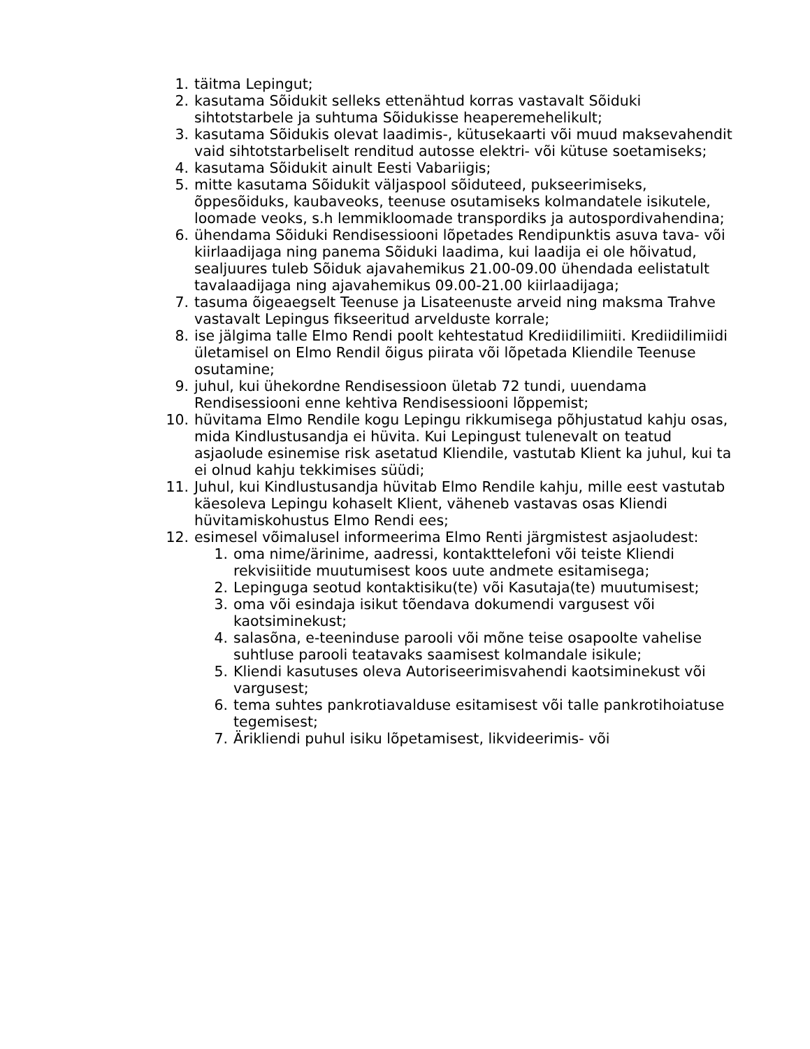1. täitma Lepingut;
2. kasutama Sõidukit selleks ettenähtud korras vastavalt Sõiduki sihtotstarbele ja suhtuma Sõidukisse heaperemehelikult;
3. kasutama Sõidukis olevat laadimis-, kütusekaarti või muud maksevahendit vaid sihtotstarbeliselt renditud autosse elektri- või kütuse soetamiseks;
4. kasutama Sõidukit ainult Eesti Vabariigis;
5. mitte kasutama Sõidukit väljaspool sõiduteed, pukseerimiseks, õppesõiduks, kaubaveoks, teenuse osutamiseks kolmandatele isikutele, loomade veoks, s.h lemmikloomade transpordiks ja autospordivahendina;
6. ühendama Sõiduki Rendisessiooni lõpetades Rendipunktis asuva tava- või kiirlaadijaga ning panema Sõiduki laadima, kui laadija ei ole hõivatud, sealjuures tuleb Sõiduk ajavahemikus 21.00-09.00 ühendada eelistatult tavalaadijaga ning ajavahemikus 09.00-21.00 kiirlaadijaga;
7. tasuma õigeaegselt Teenuse ja Lisateenuste arveid ning maksma Trahve vastavalt Lepingus fikseeritud arvelduste korrale;
8. ise jälgima talle Elmo Rendi poolt kehtestatud Krediidilimiiti. Krediidilimiidi ületamisel on Elmo Rendil õigus piirata või lõpetada Kliendile Teenuse osutamine;
9. juhul, kui ühekordne Rendisessioon ületab 72 tundi, uuendama Rendisessiooni enne kehtiva Rendisessiooni lõppemist;
10. hüvitama Elmo Rendile kogu Lepingu rikkumisega põhjustatud kahju osas, mida Kindlustusandja ei hüvita. Kui Lepingust tulenevalt on teatud asjaolude esinemise risk asetatud Kliendile, vastutab Klient ka juhul, kui ta ei olnud kahju tekkimises süüdi;
11. Juhul, kui Kindlustusandja hüvitab Elmo Rendile kahju, mille eest vastutab käesoleva Lepingu kohaselt Klient, väheneb vastavas osas Kliendi hüvitamiskohustus Elmo Rendi ees;
12. esimesel võimalusel informeerima Elmo Renti järgmistest asjaoludest:
1. oma nime/ärinime, aadressi, kontakttelefoni või teiste Kliendi rekvisiitide muutumisest koos uute andmete esitamisega;
2. Lepinguga seotud kontaktisiku(te) või Kasutaja(te) muutumisest;
3. oma või esindaja isikut tõendava dokumendi vargusest või kaotsiminekust;
4. salasõna, e-teeninduse parooli või mõne teise osapoolte vahelise suhtluse parooli teatavaks saamisest kolmandale isikule;
5. Kliendi kasutuses oleva Autoriseerimisvahendi kaotsiminekust või vargusest;
6. tema suhtes pankrotiavalduse esitamisest või talle pankrotihoiatuse tegemisest;
7. Ärikliendi puhul isiku lõpetamisest, likvideerimis- või